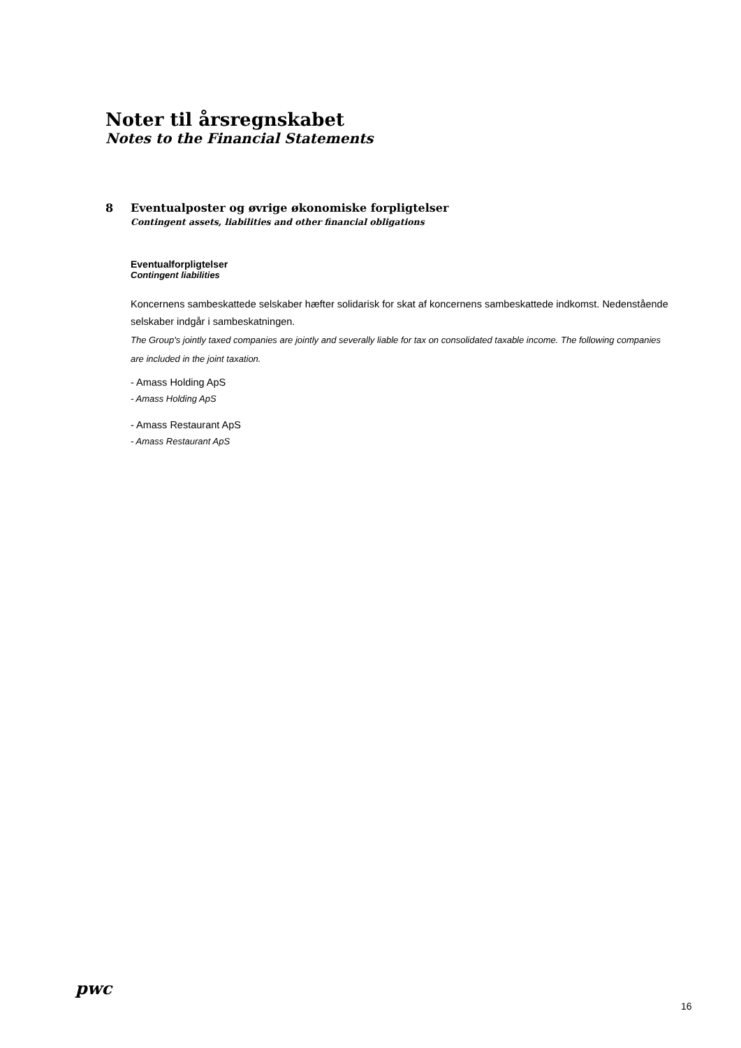Noter til årsregnskabet
Notes to the Financial Statements
8 Eventualposter og øvrige økonomiske forpligtelser
Contingent assets, liabilities and other financial obligations
Eventualforpligtelser
Contingent liabilities
Koncernens sambeskattede selskaber hæfter solidarisk for skat af koncernens sambeskattede indkomst. Nedenstående selskaber indgår i sambeskatningen.
The Group's jointly taxed companies are jointly and severally liable for tax on consolidated taxable income. The following companies are included in the joint taxation.
- Amass Holding ApS
- Amass Holding ApS
- Amass Restaurant ApS
- Amass Restaurant ApS
pwc
16